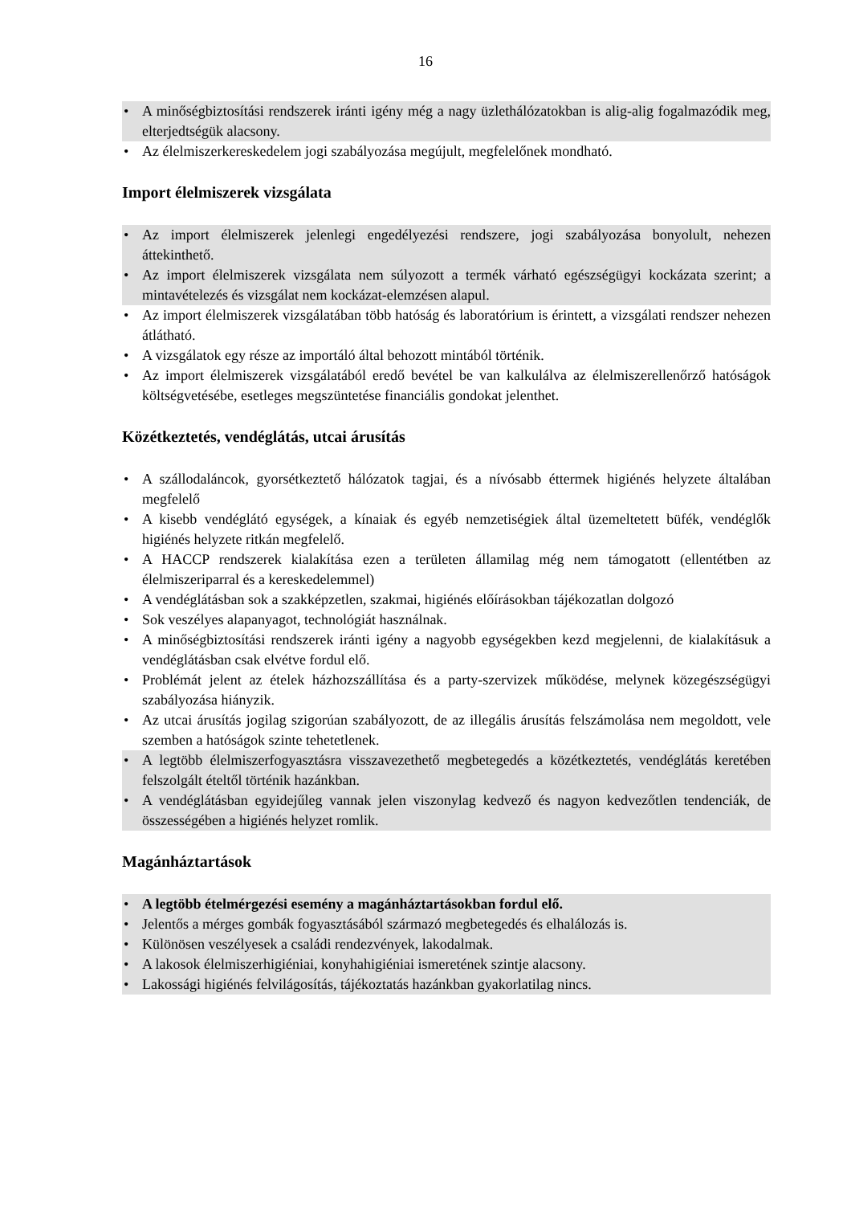16
• A minőségbiztosítási rendszerek iránti igény még a nagy üzlethálózatokban is alig-alig fogalmazódik meg, elterjedtségük alacsony.
• Az élelmiszerkereskedelem jogi szabályozása megújult, megfelelőnek mondható.
Import élelmiszerek vizsgálata
• Az import élelmiszerek jelenlegi engedélyezési rendszere, jogi szabályozása bonyolult, nehezen áttekinthető.
• Az import élelmiszerek vizsgálata nem súlyozott a termék várható egészségügyi kockázata szerint; a mintavételezés és vizsgálat nem kockázat-elemzésen alapul.
• Az import élelmiszerek vizsgálatában több hatóság és laboratórium is érintett, a vizsgálati rendszer nehezen átlátható.
• A vizsgálatok egy része az importáló által behozott mintából történik.
• Az import élelmiszerek vizsgálatából eredő bevétel be van kalkulálva az élelmiszerellenőrző hatóságok költségvetésébe, esetleges megszüntetése financiális gondokat jelenthet.
Közétkeztetés, vendéglátás, utcai árusítás
• A szállodaláncok, gyorsétkeztető hálózatok tagjai, és a nívósabb éttermek higiénés helyzete általában megfelelő
• A kisebb vendéglátó egységek, a kínaiak és egyéb nemzetiségiek által üzemeltetett büfék, vendéglők higiénés helyzete ritkán megfelelő.
• A HACCP rendszerek kialakítása ezen a területen államilag még nem támogatott (ellentétben az élelmiszeriparral és a kereskedelemmel)
• A vendéglátásban sok a szakképzetlen, szakmai, higiénés előírásokban tájékozatlan dolgozó
• Sok veszélyes alapanyagot, technológiát használnak.
• A minőségbiztosítási rendszerek iránti igény a nagyobb egységekben kezd megjelenni, de kialakításuk a vendéglátásban csak elvétve fordul elő.
• Problémát jelent az ételek házhozszállítása és a party-szervizek működése, melynek közegészségügyi szabályozása hiányzik.
• Az utcai árusítás jogilag szigorúan szabályozott, de az illegális árusítás felszámolása nem megoldott, vele szemben a hatóságok szinte tehetetlenek.
• A legtöbb élelmiszerfogyasztásra visszavezethető megbetegedés a közétkeztetés, vendéglátás keretében felszolgált ételtől történik hazánkban.
• A vendéglátásban egyidejűleg vannak jelen viszonylag kedvező és nagyon kedvezőtlen tendenciák, de összességében a higiénés helyzet romlik.
Magánháztartások
• A legtöbb ételmérgezési esemény a magánháztartásokban fordul elő.
• Jelentős a mérges gombák fogyasztásából származó megbetegedés és elhalálozás is.
• Különösen veszélyesek a családi rendezvények, lakodalmak.
• A lakosok élelmiszerhigiéniai, konyhahigiéniai ismeretének szintje alacsony.
• Lakossági higiénés felvilágosítás, tájékoztatás hazánkban gyakorlatilag nincs.